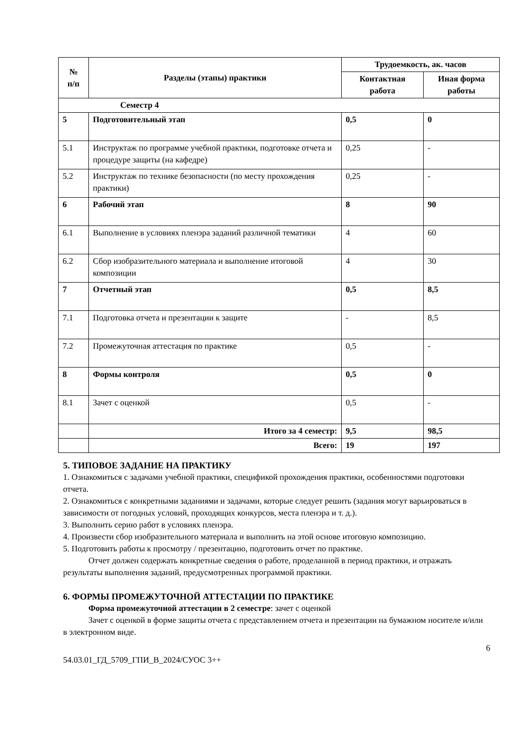| № п/п | Разделы (этапы) практики | Трудоемкость, ак. часов | |
| --- | --- | --- | --- |
| | | Контактная работа | Иная форма работы |
| Семестр 4 | | | |
| 5 | Подготовительный этап | 0,5 | 0 |
| 5.1 | Инструктаж по программе учебной практики, подготовке отчета и процедуре защиты (на кафедре) | 0,25 | - |
| 5.2 | Инструктаж по технике безопасности (по месту прохождения практики) | 0,25 | - |
| 6 | Рабочий этап | 8 | 90 |
| 6.1 | Выполнение в условиях пленэра заданий различной тематики | 4 | 60 |
| 6.2 | Сбор изобразительного материала и выполнение итоговой композиции | 4 | 30 |
| 7 | Отчетный этап | 0,5 | 8,5 |
| 7.1 | Подготовка отчета и презентации к защите | - | 8,5 |
| 7.2 | Промежуточная аттестация по практике | 0,5 | - |
| 8 | Формы контроля | 0,5 | 0 |
| 8.1 | Зачет с оценкой | 0,5 | - |
| | Итого за 4 семестр: | 9,5 | 98,5 |
| | Всего: | 19 | 197 |
5. ТИПОВОЕ ЗАДАНИЕ НА ПРАКТИКУ
1. Ознакомиться с задачами учебной практики, спецификой прохождения практики, особенностями подготовки отчета.
2. Ознакомиться с конкретными заданиями и задачами, которые следует решить (задания могут варьироваться в зависимости от погодных условий, проходящих конкурсов, места пленэра и т. д.).
3. Выполнить серию работ в условиях пленэра.
4. Произвести сбор изобразительного материала и выполнить на этой основе итоговую композицию.
5. Подготовить работы к просмотру / презентацию, подготовить отчет по практике.
Отчет должен содержать конкретные сведения о работе, проделанной в период практики, и отражать результаты выполнения заданий, предусмотренных программой практики.
6. ФОРМЫ ПРОМЕЖУТОЧНОЙ АТТЕСТАЦИИ ПО ПРАКТИКЕ
Форма промежуточной аттестации в 2 семестре: зачет с оценкой
Зачет с оценкой в форме защиты отчета с представлением отчета и презентации на бумажном носителе и/или в электронном виде.
6
54.03.01_ГД_5709_ГПИ_В_2024/СУОС 3++